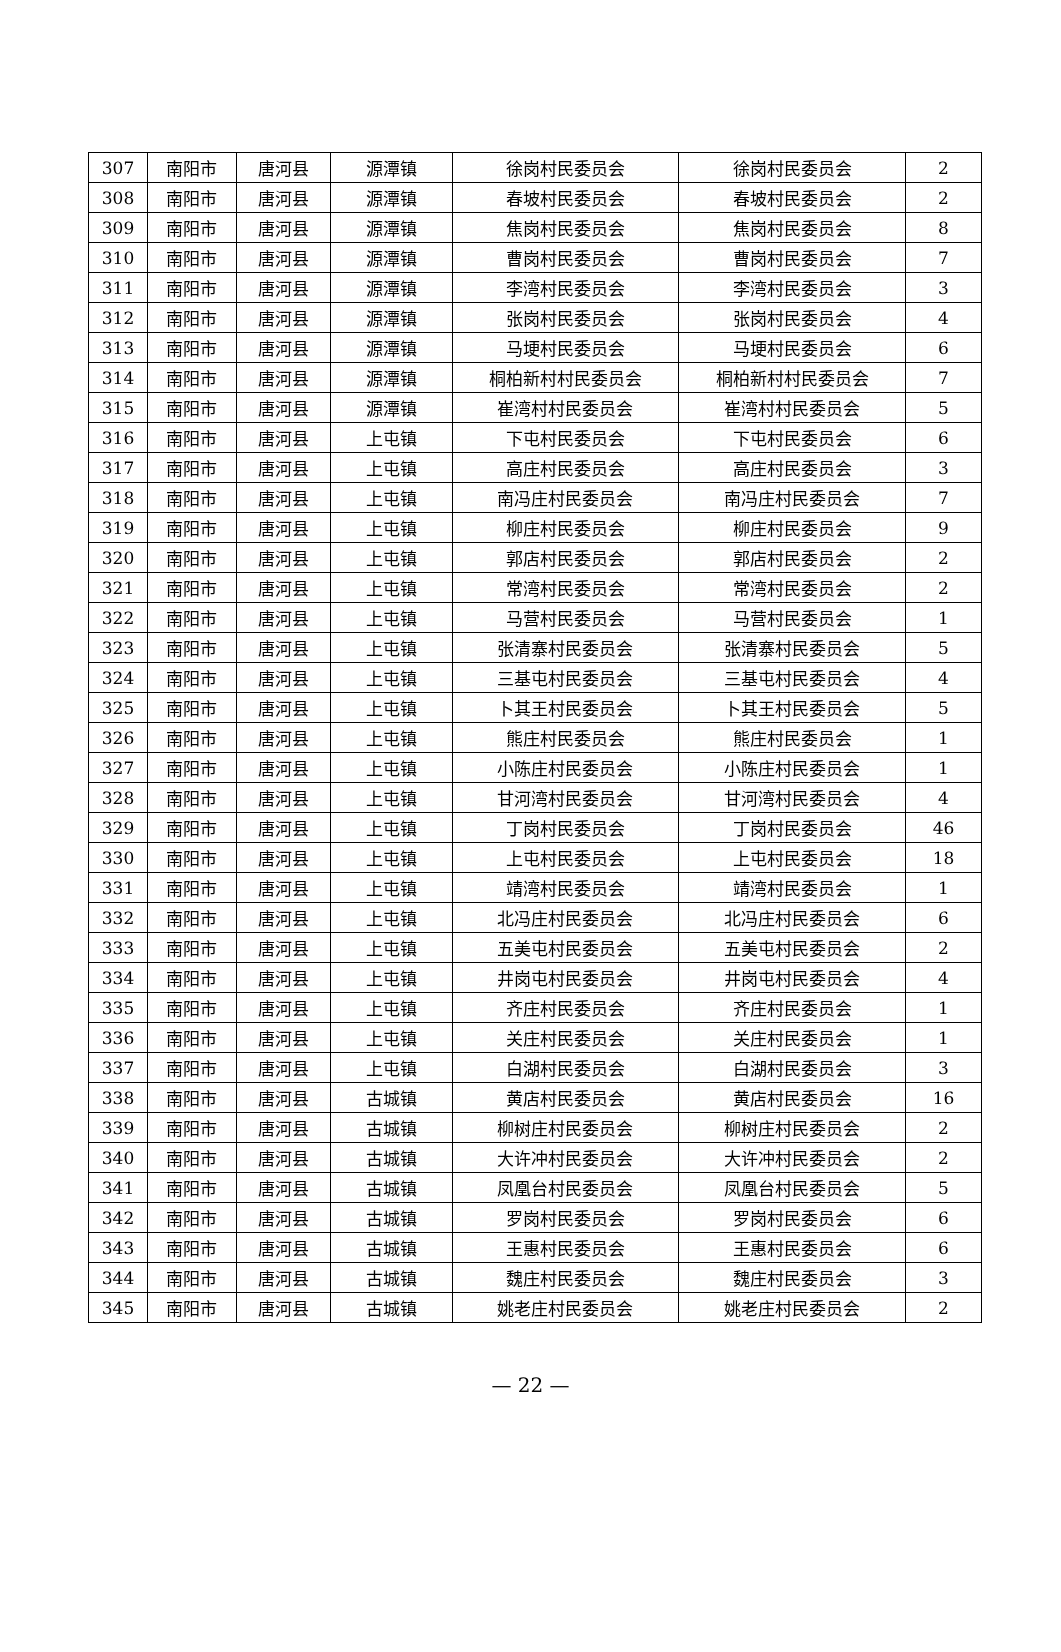| 307 | 南阳市 | 唐河县 | 源潭镇 | 徐岗村民委员会 | 徐岗村民委员会 | 2 |
| 308 | 南阳市 | 唐河县 | 源潭镇 | 春坡村民委员会 | 春坡村民委员会 | 2 |
| 309 | 南阳市 | 唐河县 | 源潭镇 | 焦岗村民委员会 | 焦岗村民委员会 | 8 |
| 310 | 南阳市 | 唐河县 | 源潭镇 | 曹岗村民委员会 | 曹岗村民委员会 | 7 |
| 311 | 南阳市 | 唐河县 | 源潭镇 | 李湾村民委员会 | 李湾村民委员会 | 3 |
| 312 | 南阳市 | 唐河县 | 源潭镇 | 张岗村民委员会 | 张岗村民委员会 | 4 |
| 313 | 南阳市 | 唐河县 | 源潭镇 | 马埂村民委员会 | 马埂村民委员会 | 6 |
| 314 | 南阳市 | 唐河县 | 源潭镇 | 桐柏新村村民委员会 | 桐柏新村村民委员会 | 7 |
| 315 | 南阳市 | 唐河县 | 源潭镇 | 崔湾村村民委员会 | 崔湾村村民委员会 | 5 |
| 316 | 南阳市 | 唐河县 | 上屯镇 | 下屯村民委员会 | 下屯村民委员会 | 6 |
| 317 | 南阳市 | 唐河县 | 上屯镇 | 高庄村民委员会 | 高庄村民委员会 | 3 |
| 318 | 南阳市 | 唐河县 | 上屯镇 | 南冯庄村民委员会 | 南冯庄村民委员会 | 7 |
| 319 | 南阳市 | 唐河县 | 上屯镇 | 柳庄村民委员会 | 柳庄村民委员会 | 9 |
| 320 | 南阳市 | 唐河县 | 上屯镇 | 郭店村民委员会 | 郭店村民委员会 | 2 |
| 321 | 南阳市 | 唐河县 | 上屯镇 | 常湾村民委员会 | 常湾村民委员会 | 2 |
| 322 | 南阳市 | 唐河县 | 上屯镇 | 马营村民委员会 | 马营村民委员会 | 1 |
| 323 | 南阳市 | 唐河县 | 上屯镇 | 张清寨村民委员会 | 张清寨村民委员会 | 5 |
| 324 | 南阳市 | 唐河县 | 上屯镇 | 三基屯村民委员会 | 三基屯村民委员会 | 4 |
| 325 | 南阳市 | 唐河县 | 上屯镇 | 卜其王村民委员会 | 卜其王村民委员会 | 5 |
| 326 | 南阳市 | 唐河县 | 上屯镇 | 熊庄村民委员会 | 熊庄村民委员会 | 1 |
| 327 | 南阳市 | 唐河县 | 上屯镇 | 小陈庄村民委员会 | 小陈庄村民委员会 | 1 |
| 328 | 南阳市 | 唐河县 | 上屯镇 | 甘河湾村民委员会 | 甘河湾村民委员会 | 4 |
| 329 | 南阳市 | 唐河县 | 上屯镇 | 丁岗村民委员会 | 丁岗村民委员会 | 46 |
| 330 | 南阳市 | 唐河县 | 上屯镇 | 上屯村民委员会 | 上屯村民委员会 | 18 |
| 331 | 南阳市 | 唐河县 | 上屯镇 | 靖湾村民委员会 | 靖湾村民委员会 | 1 |
| 332 | 南阳市 | 唐河县 | 上屯镇 | 北冯庄村民委员会 | 北冯庄村民委员会 | 6 |
| 333 | 南阳市 | 唐河县 | 上屯镇 | 五美屯村民委员会 | 五美屯村民委员会 | 2 |
| 334 | 南阳市 | 唐河县 | 上屯镇 | 井岗屯村民委员会 | 井岗屯村民委员会 | 4 |
| 335 | 南阳市 | 唐河县 | 上屯镇 | 齐庄村民委员会 | 齐庄村民委员会 | 1 |
| 336 | 南阳市 | 唐河县 | 上屯镇 | 关庄村民委员会 | 关庄村民委员会 | 1 |
| 337 | 南阳市 | 唐河县 | 上屯镇 | 白湖村民委员会 | 白湖村民委员会 | 3 |
| 338 | 南阳市 | 唐河县 | 古城镇 | 黄店村民委员会 | 黄店村民委员会 | 16 |
| 339 | 南阳市 | 唐河县 | 古城镇 | 柳树庄村民委员会 | 柳树庄村民委员会 | 2 |
| 340 | 南阳市 | 唐河县 | 古城镇 | 大许冲村民委员会 | 大许冲村民委员会 | 2 |
| 341 | 南阳市 | 唐河县 | 古城镇 | 凤凰台村民委员会 | 凤凰台村民委员会 | 5 |
| 342 | 南阳市 | 唐河县 | 古城镇 | 罗岗村民委员会 | 罗岗村民委员会 | 6 |
| 343 | 南阳市 | 唐河县 | 古城镇 | 王惠村民委员会 | 王惠村民委员会 | 6 |
| 344 | 南阳市 | 唐河县 | 古城镇 | 魏庄村民委员会 | 魏庄村民委员会 | 3 |
| 345 | 南阳市 | 唐河县 | 古城镇 | 姚老庄村民委员会 | 姚老庄村民委员会 | 2 |
— 22 —